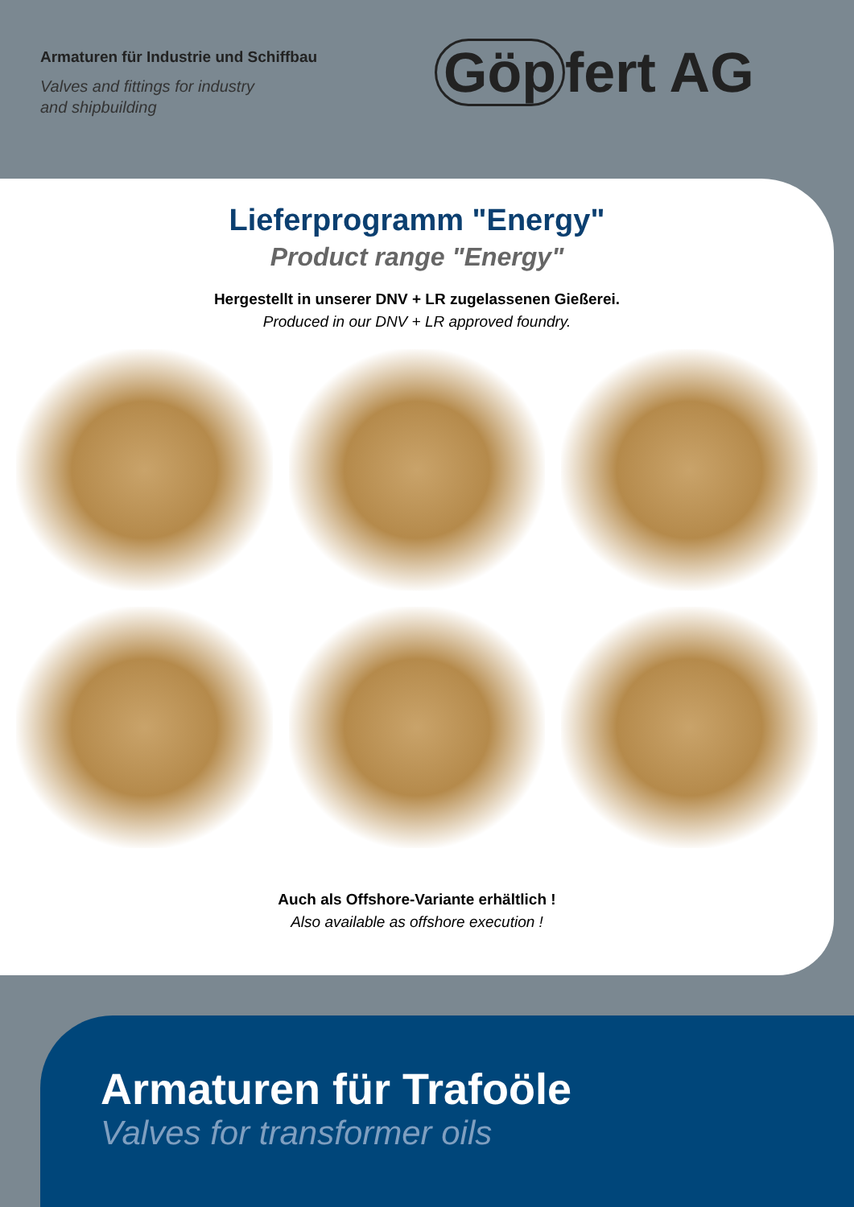Armaturen für Industrie und Schiffbau
Valves and fittings for industry
and shipbuilding
Göp fert AG
Lieferprogramm "Energy"
Product range "Energy"
Hergestellt in unserer DNV + LR zugelassenen Gießerei.
Produced in our DNV + LR approved foundry.
Auch als Offshore-Variante erhältlich !
Also available as offshore execution !
Armaturen für Trafoöle
Valves for transformer oils